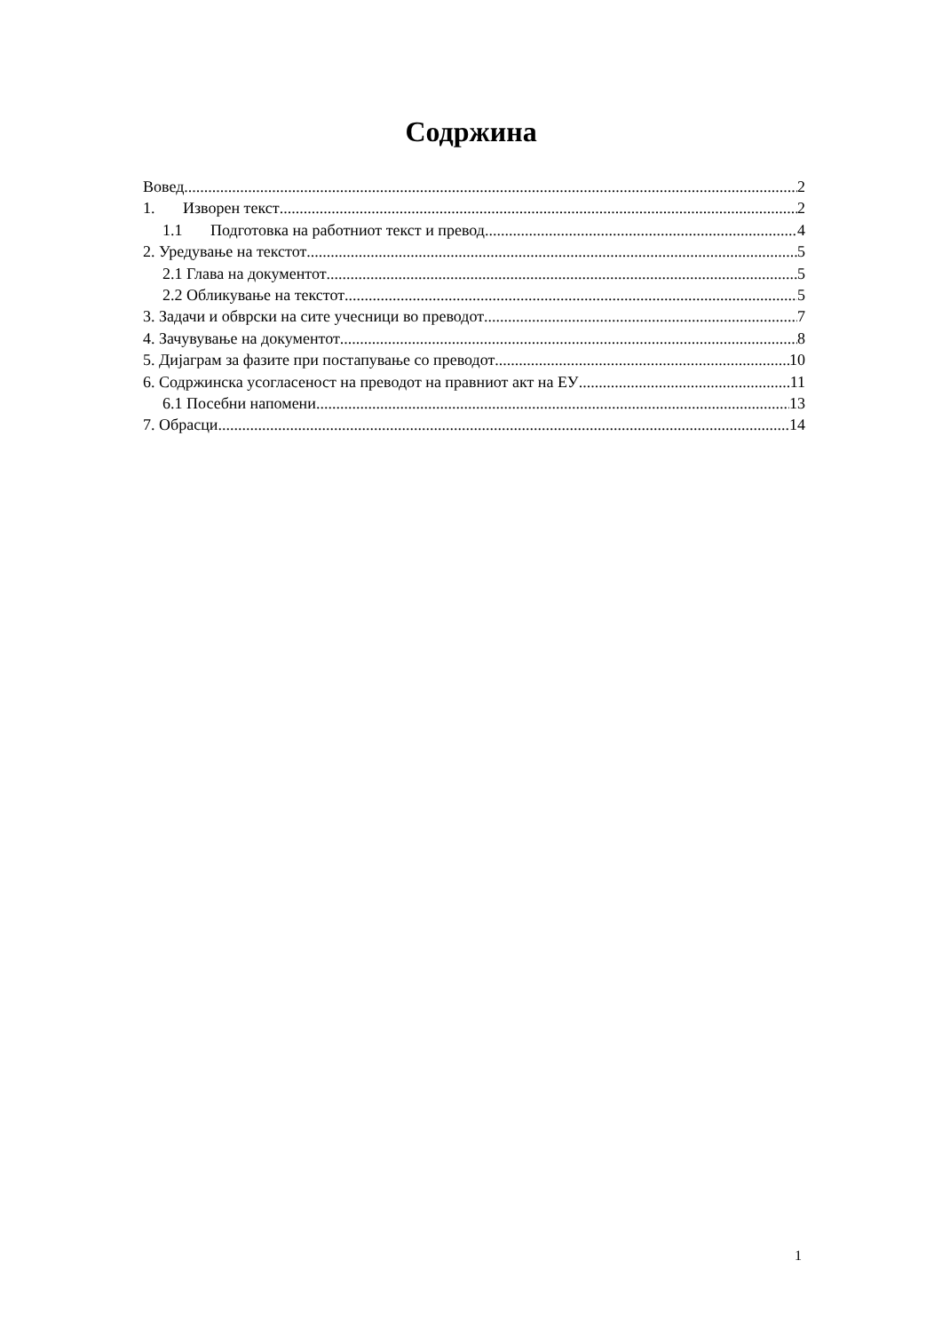Содржина
Вовед 2
1. Изворен текст 2
1.1 Подготовка на работниот текст и превод 4
2. Уредување на текстот 5
2.1 Глава на документот 5
2.2 Обликување на текстот 5
3. Задачи и обврски на сите учесници во преводот 7
4. Зачувување на документот 8
5. Дијаграм за фазите при постапување со преводот 10
6. Содржинска усогласеност на преводот на правниот акт на ЕУ 11
6.1 Посебни напомени 13
7. Обрасци 14
1